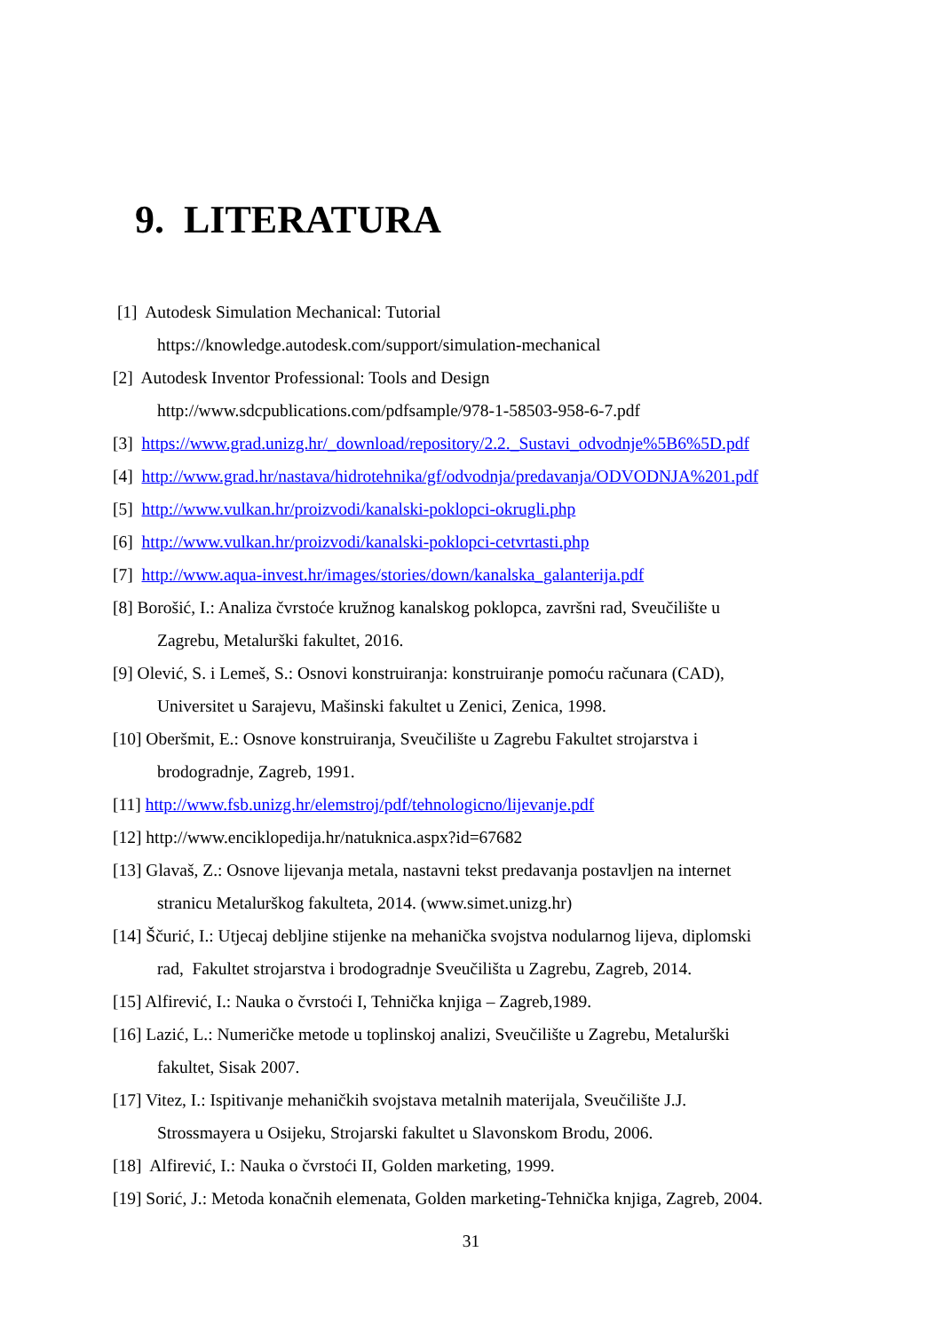9. LITERATURA
[1] Autodesk Simulation Mechanical: Tutorial
https://knowledge.autodesk.com/support/simulation-mechanical
[2] Autodesk Inventor Professional: Tools and Design
http://www.sdcpublications.com/pdfsample/978-1-58503-958-6-7.pdf
[3] https://www.grad.unizg.hr/_download/repository/2.2._Sustavi_odvodnje%5B6%5D.pdf
[4] http://www.grad.hr/nastava/hidrotehnika/gf/odvodnja/predavanja/ODVODNJA%201.pdf
[5] http://www.vulkan.hr/proizvodi/kanalski-poklopci-okrugli.php
[6] http://www.vulkan.hr/proizvodi/kanalski-poklopci-cetvrtasti.php
[7] http://www.aqua-invest.hr/images/stories/down/kanalska_galanterija.pdf
[8] Borošić, I.: Analiza čvrstoće kružnog kanalskog poklopca, završni rad, Sveučilište u
Zagrebu, Metalurški fakultet, 2016.
[9] Olević, S. i Lemeš, S.: Osnovi konstruiranja: konstruiranje pomoću računara (CAD),
Universitet u Sarajevu, Mašinski fakultet u Zenici, Zenica, 1998.
[10] Oberšmit, E.: Osnove konstruiranja, Sveučilište u Zagrebu Fakultet strojarstva i
brodogradnje, Zagreb, 1991.
[11] http://www.fsb.unizg.hr/elemstroj/pdf/tehnologicno/lijevanje.pdf
[12] http://www.enciklopedija.hr/natuknica.aspx?id=67682
[13] Glavaš, Z.: Osnove lijevanja metala, nastavni tekst predavanja postavljen na internet
stranicu Metalurškog fakulteta, 2014. (www.simet.unizg.hr)
[14] Ščurić, I.: Utjecaj debljine stijenke na mehanička svojstva nodularnog lijeva, diplomski
rad, Fakultet strojarstva i brodogradnje Sveučilišta u Zagrebu, Zagreb, 2014.
[15] Alfirević, I.: Nauka o čvrstoći I, Tehnička knjiga – Zagreb,1989.
[16] Lazić, L.: Numeričke metode u toplinskoj analizi, Sveučilište u Zagrebu, Metalurški
fakultet, Sisak 2007.
[17] Vitez, I.: Ispitivanje mehaničkih svojstava metalnih materijala, Sveučilište J.J.
Strossmayera u Osijeku, Strojarski fakultet u Slavonskom Brodu, 2006.
[18] Alfirević, I.: Nauka o čvrstoći II, Golden marketing, 1999.
[19] Sorić, J.: Metoda konačnih elemenata, Golden marketing-Tehnička knjiga, Zagreb, 2004.
31